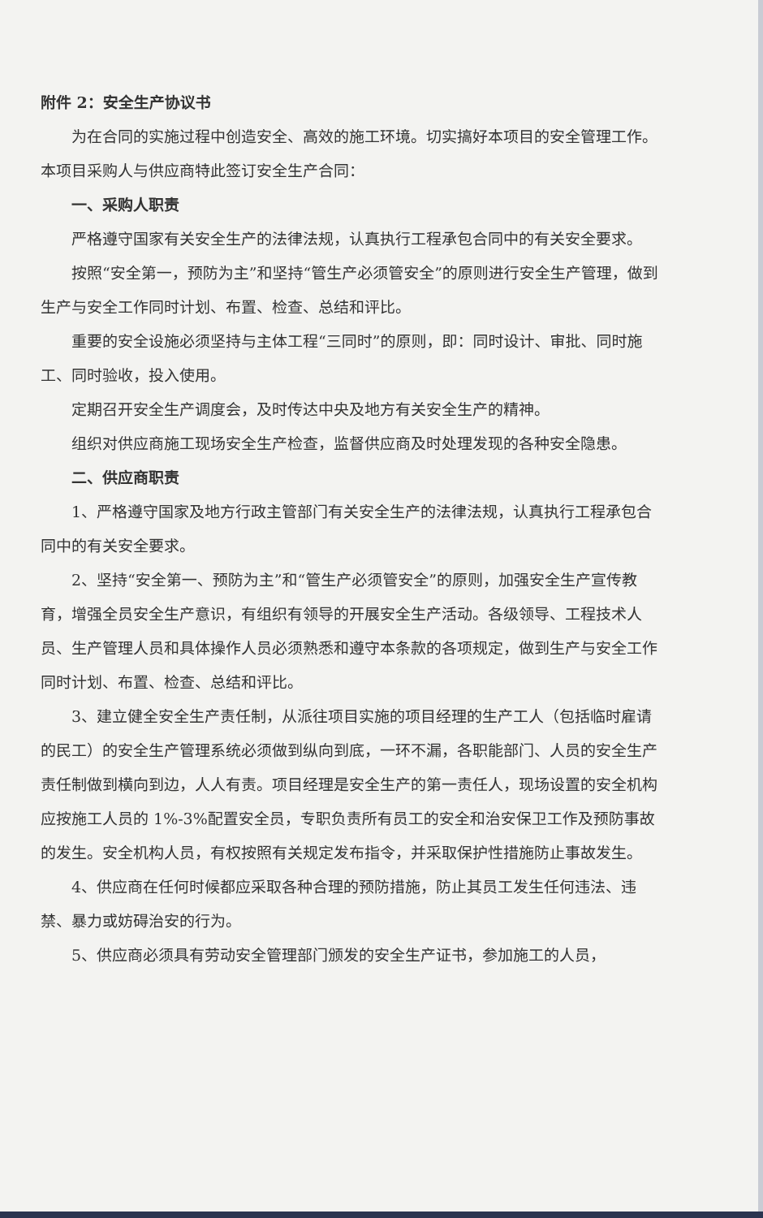附件 2：安全生产协议书
为在合同的实施过程中创造安全、高效的施工环境。切实搞好本项目的安全管理工作。本项目采购人与供应商特此签订安全生产合同：
一、采购人职责
严格遵守国家有关安全生产的法律法规，认真执行工程承包合同中的有关安全要求。
按照“安全第一，预防为主”和坚持“管生产必须管安全”的原则进行安全生产管理，做到生产与安全工作同时计划、布置、检查、总结和评比。
重要的安全设施必须坚持与主体工程“三同时”的原则，即：同时设计、审批、同时施工、同时验收，投入使用。
定期召开安全生产调度会，及时传达中央及地方有关安全生产的精神。
组织对供应商施工现场安全生产检查，监督供应商及时处理发现的各种安全隐患。
二、供应商职责
1、严格遵守国家及地方行政主管部门有关安全生产的法律法规，认真执行工程承包合同中的有关安全要求。
2、坚持“安全第一、预防为主”和“管生产必须管安全”的原则，加强安全生产宣传教育，增强全员安全生产意识，有组织有领导的开展安全生产活动。各级领导、工程技术人员、生产管理人员和具体操作人员必须熟悉和遵守本条款的各项规定，做到生产与安全工作同时计划、布置、检查、总结和评比。
3、建立健全安全生产责任制，从派往项目实施的项目经理的生产工人（包括临时雇请的民工）的安全生产管理系统必须做到纵向到底，一环不漏，各职能部门、人员的安全生产责任制做到横向到边，人人有责。项目经理是安全生产的第一责任人，现场设置的安全机构应按施工人员的 1%-3%配置安全员，专职负责所有员工的安全和治安保卫工作及预防事故的发生。安全机构人员，有权按照有关规定发布指令，并采取保护性措施防止事故发生。
4、供应商在任何时候都应采取各种合理的预防措施，防止其员工发生任何违法、违禁、暴力或妨碍治安的行为。
5、供应商必须具有劳动安全管理部门颁发的安全生产证书，参加施工的人员，